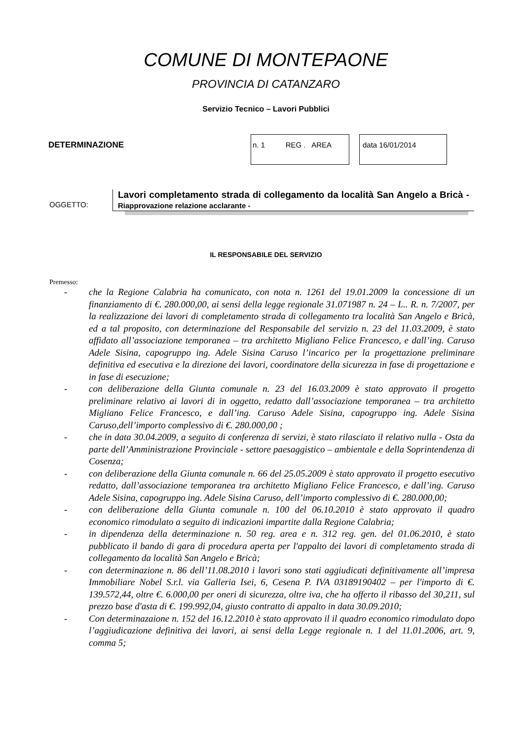COMUNE DI MONTEPAONE
PROVINCIA DI CATANZARO
Servizio Tecnico – Lavori Pubblici
DETERMINAZIONE
n. 1 REG . AREA
data 16/01/2014
OGGETTO:
Lavori completamento strada di collegamento da località San Angelo a Bricà - Riapprovazione relazione acclarante -
IL RESPONSABILE DEL SERVIZIO
Premesso:
- che la Regione Calabria ha comunicato, con nota n. 1261 del 19.01.2009 la concessione di un finanziamento di €. 280.000,00, ai sensi della legge regionale 31.071987 n. 24 – L.. R. n. 7/2007, per la realizzazione dei lavori di completamento strada di collegamento tra località San Angelo e Bricà, ed a tal proposito, con determinazione del Responsabile del servizio n. 23 del 11.03.2009, è stato affidato all’associazione temporanea – tra architetto Migliano Felice Francesco, e dall’ing. Caruso Adele Sisina, capogruppo ing. Adele Sisina Caruso l’incarico per la progettazione preliminare definitiva ed esecutiva e la direzione dei lavori, coordinatore della sicurezza in fase di progettazione e in fase di esecuzione;
- con deliberazione della Giunta comunale n. 23 del 16.03.2009 è stato approvato il progetto preliminare relativo ai lavori di in oggetto, redatto dall’associazione temporanea – tra architetto Migliano Felice Francesco, e dall’ing. Caruso Adele Sisina, capogruppo ing. Adele Sisina Caruso,dell’importo complessivo di €. 280.000,00 ;
- che in data 30.04.2009, a seguito di conferenza di servizi, è stato rilasciato il relativo nulla - Osta da parte dell’Amministrazione Provinciale - settore paesaggistico – ambientale e della Soprintendenza di Cosenza;
- con deliberazione della Giunta comunale n. 66 del 25.05.2009 è stato approvato il progetto esecutivo redatto, dall’associazione temporanea tra architetto Migliano Felice Francesco, e dall’ing. Caruso Adele Sisina, capogruppo ing. Adele Sisina Caruso, dell’importo complessivo di €. 280.000,00;
- con deliberazione della Giunta comunale n. 100 del 06.10.2010 è stato approvato il quadro economico rimodulato a seguito di indicazioni impartite dalla Regione Calabria;
- in dipendenza della determinazione n. 50 reg. area e n. 312 reg. gen. del 01.06.2010, è stato pubblicato il bando di gara di procedura aperta per l'appalto dei lavori di completamento strada di collegamento da località San Angelo e Bricà;
- con determinazione n. 86 dell’11.08.2010 i lavori sono stati aggiudicati definitivamente all’impresa Immobiliare Nobel S.r.l. via Galleria Isei, 6, Cesena P. IVA 03189190402 – per l'importo di €. 139.572,44, oltre €. 6.000,00 per oneri di sicurezza, oltre iva, che ha offerto il ribasso del 30,211, sul prezzo base d'asta di €. 199.992,04, giusto contratto di appalto in data 30.09.2010;
- Con determinazaione n. 152 del 16.12.2010 è stato approvato il il quadro economico rimodulato dopo l’aggiudicazione definitiva dei lavori, ai sensi della Legge regionale n. 1 del 11.01.2006, art. 9, comma 5;